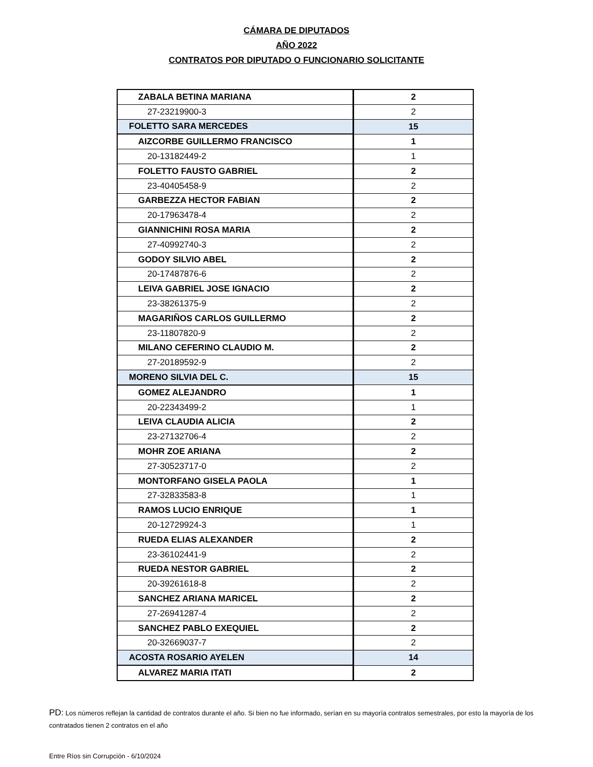CÁMARA DE DIPUTADOS
AÑO 2022
CONTRATOS POR DIPUTADO O FUNCIONARIO SOLICITANTE
| ZABALA BETINA MARIANA | 2 |
| 27-23219900-3 | 2 |
| FOLETTO SARA MERCEDES | 15 |
| AIZCORBE GUILLERMO FRANCISCO | 1 |
| 20-13182449-2 | 1 |
| FOLETTO FAUSTO GABRIEL | 2 |
| 23-40405458-9 | 2 |
| GARBEZZA HECTOR FABIAN | 2 |
| 20-17963478-4 | 2 |
| GIANNICHINI ROSA MARIA | 2 |
| 27-40992740-3 | 2 |
| GODOY SILVIO ABEL | 2 |
| 20-17487876-6 | 2 |
| LEIVA GABRIEL JOSE IGNACIO | 2 |
| 23-38261375-9 | 2 |
| MAGARIÑOS CARLOS GUILLERMO | 2 |
| 23-11807820-9 | 2 |
| MILANO CEFERINO CLAUDIO M. | 2 |
| 27-20189592-9 | 2 |
| MORENO SILVIA DEL C. | 15 |
| GOMEZ ALEJANDRO | 1 |
| 20-22343499-2 | 1 |
| LEIVA CLAUDIA ALICIA | 2 |
| 23-27132706-4 | 2 |
| MOHR ZOE ARIANA | 2 |
| 27-30523717-0 | 2 |
| MONTORFANO GISELA PAOLA | 1 |
| 27-32833583-8 | 1 |
| RAMOS LUCIO ENRIQUE | 1 |
| 20-12729924-3 | 1 |
| RUEDA ELIAS ALEXANDER | 2 |
| 23-36102441-9 | 2 |
| RUEDA NESTOR GABRIEL | 2 |
| 20-39261618-8 | 2 |
| SANCHEZ ARIANA MARICEL | 2 |
| 27-26941287-4 | 2 |
| SANCHEZ PABLO EXEQUIEL | 2 |
| 20-32669037-7 | 2 |
| ACOSTA ROSARIO AYELEN | 14 |
| ALVAREZ MARIA ITATI | 2 |
PD: Los números reflejan la cantidad de contratos durante el año. Si bien no fue informado, serían en su mayoría contratos semestrales, por esto la mayoría de los contratados tienen 2 contratos en el año
Entre Ríos sin Corrupción - 6/10/2024